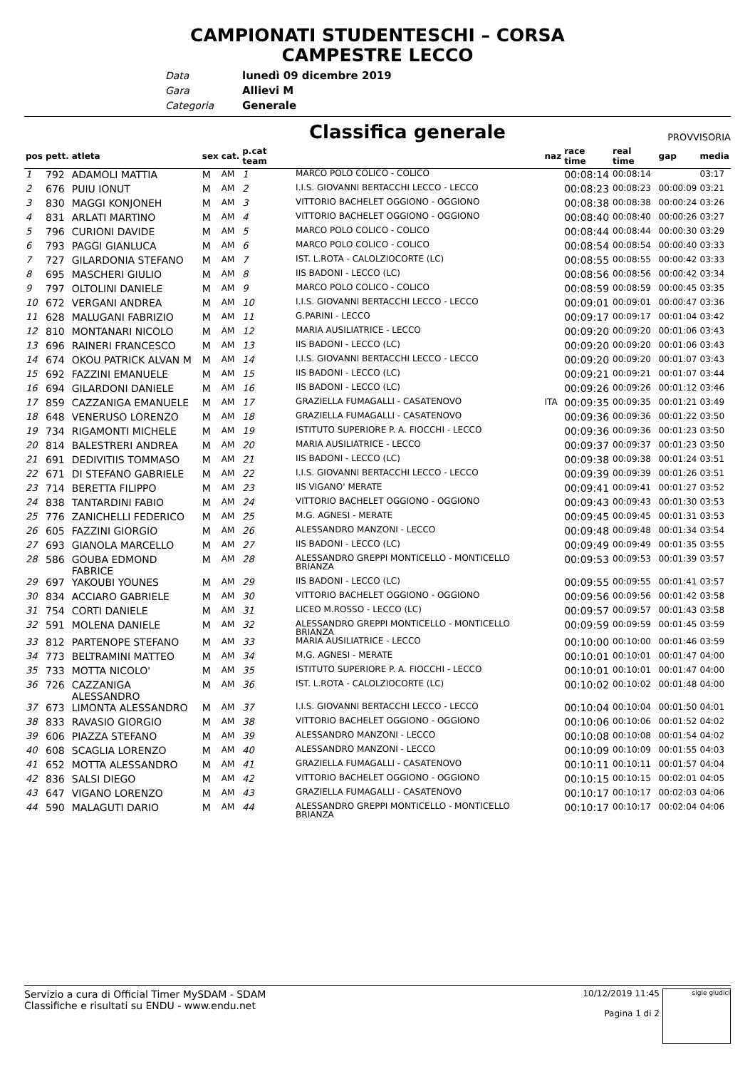CAMPIONATI STUDENTESCHI – CORSA
CAMPESTRE LECCO
Data lunedì 09 dicembre 2019
Gara Allievi M
Categoria Generale
Classifica generale
PROVVISORIA
| pos | pett. | atleta | sex | cat. | p.cat team | | naz | race time | real time | gap | media |
| --- | --- | --- | --- | --- | --- | --- | --- | --- | --- | --- | --- |
| 1 | 792 | ADAMOLI MATTIA | M | AM | 1 | MARCO POLO COLICO - COLICO | | 00:08:14 | 00:08:14 | | 03:17 |
| 2 | 676 | PUIU IONUT | M | AM | 2 | I.I.S. GIOVANNI BERTACCHI LECCO - LECCO | | 00:08:23 | 00:08:23 | 00:00:09 | 03:21 |
| 3 | 830 | MAGGI KONJONEH | M | AM | 3 | VITTORIO BACHELET OGGIONO - OGGIONO | | 00:08:38 | 00:08:38 | 00:00:24 | 03:26 |
| 4 | 831 | ARLATI MARTINO | M | AM | 4 | VITTORIO BACHELET OGGIONO - OGGIONO | | 00:08:40 | 00:08:40 | 00:00:26 | 03:27 |
| 5 | 796 | CURIONI DAVIDE | M | AM | 5 | MARCO POLO COLICO - COLICO | | 00:08:44 | 00:08:44 | 00:00:30 | 03:29 |
| 6 | 793 | PAGGI GIANLUCA | M | AM | 6 | MARCO POLO COLICO - COLICO | | 00:08:54 | 00:08:54 | 00:00:40 | 03:33 |
| 7 | 727 | GILARDONIA STEFANO | M | AM | 7 | IST. L.ROTA - CALOLZIOCORTE (LC) | | 00:08:55 | 00:08:55 | 00:00:42 | 03:33 |
| 8 | 695 | MASCHERI GIULIO | M | AM | 8 | IIS BADONI - LECCO (LC) | | 00:08:56 | 00:08:56 | 00:00:42 | 03:34 |
| 9 | 797 | OLTOLINI DANIELE | M | AM | 9 | MARCO POLO COLICO - COLICO | | 00:08:59 | 00:08:59 | 00:00:45 | 03:35 |
| 10 | 672 | VERGANI ANDREA | M | AM | 10 | I.I.S. GIOVANNI BERTACCHI LECCO - LECCO | | 00:09:01 | 00:09:01 | 00:00:47 | 03:36 |
| 11 | 628 | MALUGANI FABRIZIO | M | AM | 11 | G.PARINI - LECCO | | 00:09:17 | 00:09:17 | 00:01:04 | 03:42 |
| 12 | 810 | MONTANARI NICOLO | M | AM | 12 | MARIA AUSILIATRICE - LECCO | | 00:09:20 | 00:09:20 | 00:01:06 | 03:43 |
| 13 | 696 | RAINERI FRANCESCO | M | AM | 13 | IIS BADONI - LECCO (LC) | | 00:09:20 | 00:09:20 | 00:01:06 | 03:43 |
| 14 | 674 | OKOU PATRICK ALVAN M | M | AM | 14 | I.I.S. GIOVANNI BERTACCHI LECCO - LECCO | | 00:09:20 | 00:09:20 | 00:01:07 | 03:43 |
| 15 | 692 | FAZZINI EMANUELE | M | AM | 15 | IIS BADONI - LECCO (LC) | | 00:09:21 | 00:09:21 | 00:01:07 | 03:44 |
| 16 | 694 | GILARDONI DANIELE | M | AM | 16 | IIS BADONI - LECCO (LC) | | 00:09:26 | 00:09:26 | 00:01:12 | 03:46 |
| 17 | 859 | CAZZANIGA EMANUELE | M | AM | 17 | GRAZIELLA FUMAGALLI - CASATENOVO | ITA | 00:09:35 | 00:09:35 | 00:01:21 | 03:49 |
| 18 | 648 | VENERUSO LORENZO | M | AM | 18 | GRAZIELLA FUMAGALLI - CASATENOVO | | 00:09:36 | 00:09:36 | 00:01:22 | 03:50 |
| 19 | 734 | RIGAMONTI MICHELE | M | AM | 19 | ISTITUTO SUPERIORE P. A. FIOCCHI - LECCO | | 00:09:36 | 00:09:36 | 00:01:23 | 03:50 |
| 20 | 814 | BALESTRERI ANDREA | M | AM | 20 | MARIA AUSILIATRICE - LECCO | | 00:09:37 | 00:09:37 | 00:01:23 | 03:50 |
| 21 | 691 | DEDIVITIIS TOMMASO | M | AM | 21 | IIS BADONI - LECCO (LC) | | 00:09:38 | 00:09:38 | 00:01:24 | 03:51 |
| 22 | 671 | DI STEFANO GABRIELE | M | AM | 22 | I.I.S. GIOVANNI BERTACCHI LECCO - LECCO | | 00:09:39 | 00:09:39 | 00:01:26 | 03:51 |
| 23 | 714 | BERETTA FILIPPO | M | AM | 23 | IIS VIGANO' MERATE | | 00:09:41 | 00:09:41 | 00:01:27 | 03:52 |
| 24 | 838 | TANTARDINI FABIO | M | AM | 24 | VITTORIO BACHELET OGGIONO - OGGIONO | | 00:09:43 | 00:09:43 | 00:01:30 | 03:53 |
| 25 | 776 | ZANICHELLI FEDERICO | M | AM | 25 | M.G. AGNESI - MERATE | | 00:09:45 | 00:09:45 | 00:01:31 | 03:53 |
| 26 | 605 | FAZZINI GIORGIO | M | AM | 26 | ALESSANDRO MANZONI - LECCO | | 00:09:48 | 00:09:48 | 00:01:34 | 03:54 |
| 27 | 693 | GIANOLA MARCELLO | M | AM | 27 | IIS BADONI - LECCO (LC) | | 00:09:49 | 00:09:49 | 00:01:35 | 03:55 |
| 28 | 586 | GOUBA EDMOND FABRICE | M | AM | 28 | ALESSANDRO GREPPI MONTICELLO - MONTICELLO BRIANZA | | 00:09:53 | 00:09:53 | 00:01:39 | 03:57 |
| 29 | 697 | YAKOUBI YOUNES | M | AM | 29 | IIS BADONI - LECCO (LC) | | 00:09:55 | 00:09:55 | 00:01:41 | 03:57 |
| 30 | 834 | ACCIARO GABRIELE | M | AM | 30 | VITTORIO BACHELET OGGIONO - OGGIONO | | 00:09:56 | 00:09:56 | 00:01:42 | 03:58 |
| 31 | 754 | CORTI DANIELE | M | AM | 31 | LICEO M.ROSSO - LECCO (LC) | | 00:09:57 | 00:09:57 | 00:01:43 | 03:58 |
| 32 | 591 | MOLENA DANIELE | M | AM | 32 | ALESSANDRO GREPPI MONTICELLO - MONTICELLO BRIANZA | | 00:09:59 | 00:09:59 | 00:01:45 | 03:59 |
| 33 | 812 | PARTENOPE STEFANO | M | AM | 33 | MARIA AUSILIATRICE - LECCO | | 00:10:00 | 00:10:00 | 00:01:46 | 03:59 |
| 34 | 773 | BELTRAMINI MATTEO | M | AM | 34 | M.G. AGNESI - MERATE | | 00:10:01 | 00:10:01 | 00:01:47 | 04:00 |
| 35 | 733 | MOTTA NICOLO' | M | AM | 35 | ISTITUTO SUPERIORE P. A. FIOCCHI - LECCO | | 00:10:01 | 00:10:01 | 00:01:47 | 04:00 |
| 36 | 726 | CAZZANIGA ALESSANDRO | M | AM | 36 | IST. L.ROTA - CALOLZIOCORTE (LC) | | 00:10:02 | 00:10:02 | 00:01:48 | 04:00 |
| 37 | 673 | LIMONTA ALESSANDRO | M | AM | 37 | I.I.S. GIOVANNI BERTACCHI LECCO - LECCO | | 00:10:04 | 00:10:04 | 00:01:50 | 04:01 |
| 38 | 833 | RAVASIO GIORGIO | M | AM | 38 | VITTORIO BACHELET OGGIONO - OGGIONO | | 00:10:06 | 00:10:06 | 00:01:52 | 04:02 |
| 39 | 606 | PIAZZA STEFANO | M | AM | 39 | ALESSANDRO MANZONI - LECCO | | 00:10:08 | 00:10:08 | 00:01:54 | 04:02 |
| 40 | 608 | SCAGLIA LORENZO | M | AM | 40 | ALESSANDRO MANZONI - LECCO | | 00:10:09 | 00:10:09 | 00:01:55 | 04:03 |
| 41 | 652 | MOTTA ALESSANDRO | M | AM | 41 | GRAZIELLA FUMAGALLI - CASATENOVO | | 00:10:11 | 00:10:11 | 00:01:57 | 04:04 |
| 42 | 836 | SALSI DIEGO | M | AM | 42 | VITTORIO BACHELET OGGIONO - OGGIONO | | 00:10:15 | 00:10:15 | 00:02:01 | 04:05 |
| 43 | 647 | VIGANO LORENZO | M | AM | 43 | GRAZIELLA FUMAGALLI - CASATENOVO | | 00:10:17 | 00:10:17 | 00:02:03 | 04:06 |
| 44 | 590 | MALAGUTI DARIO | M | AM | 44 | ALESSANDRO GREPPI MONTICELLO - MONTICELLO BRIANZA | | 00:10:17 | 00:10:17 | 00:02:04 | 04:06 |
Servizio a cura di Official Timer MySDAM - SDAM
Classifiche e risultati su ENDU - www.endu.net
10/12/2019 11:45
Pagina 1 di 2
sigle giudici